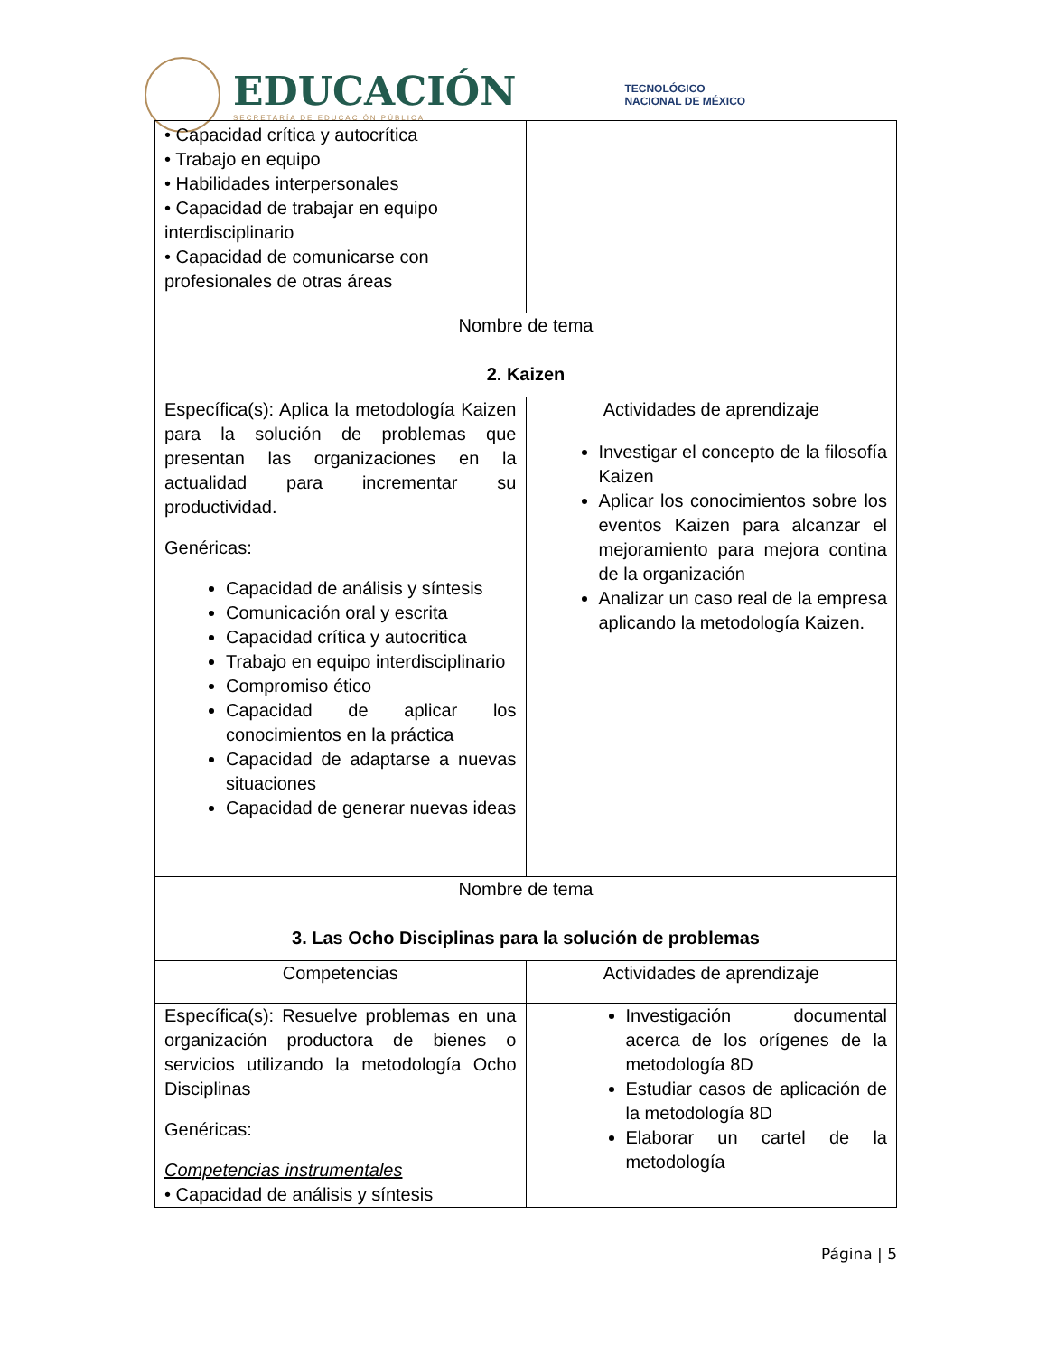EDUCACIÓN
SECRETARÍA DE EDUCACIÓN PÚBLICA
TECNOLÓGICO
NACIONAL DE MÉXICO
| • Capacidad crítica y autocrítica • Trabajo en equipo • Habilidades interpersonales • Capacidad de trabajar en equipo interdisciplinario • Capacidad de comunicarse con profesionales de otras áreas | |
| Nombre de tema 2. Kaizen | |
| Específica(s): Aplica la metodología Kaizen para la solución de problemas que presentan las organizaciones en la actualidad para incrementar su productividad. Genéricas: Capacidad de análisis y síntesis Comunicación oral y escrita Capacidad crítica y autocritica Trabajo en equipo interdisciplinario Compromiso ético Capacidad de aplicar los conocimientos en la práctica Capacidad de adaptarse a nuevas situaciones Capacidad de generar nuevas ideas | Actividades de aprendizaje Investigar el concepto de la filosofía Kaizen Aplicar los conocimientos sobre los eventos Kaizen para alcanzar el mejoramiento para mejora contina de la organización Analizar un caso real de la empresa aplicando la metodología Kaizen. |
| Nombre de tema 3. Las Ocho Disciplinas para la solución de problemas | |
| Competencias | Actividades de aprendizaje |
| Específica(s): Resuelve problemas en una organización productora de bienes o servicios utilizando la metodología Ocho Disciplinas Genéricas: Competencias instrumentales • Capacidad de análisis y síntesis | Investigación documental acerca de los orígenes de la metodología 8D Estudiar casos de aplicación de la metodología 8D Elaborar un cartel de la metodología |
Página | 5